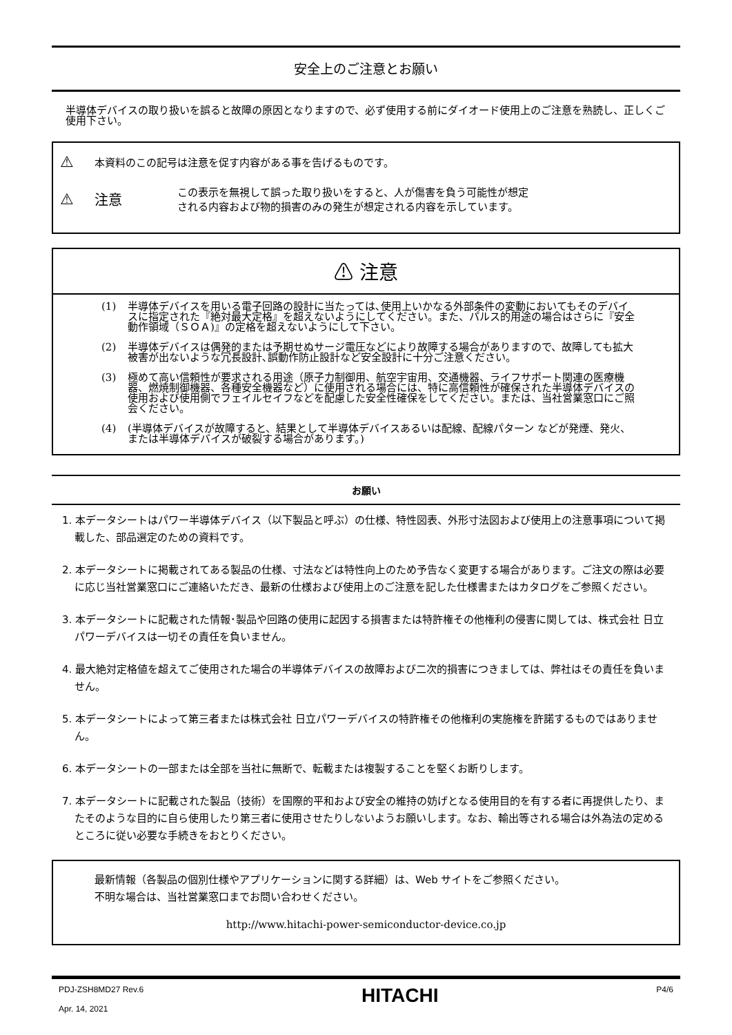安全上のご注意とお願い
半導体デバイスの取り扱いを誤ると故障の原因となりますので、必ず使用する前にダイオード使用上のご注意を熟読し、正しくご使用下さい。
⚠
本資料のこの記号は注意を促す内容がある事を告げるものです。
⚠ 注意
この表示を無視して誤った取り扱いをすると、人が傷害を負う可能性が想定
される内容および物的損害のみの発生が想定される内容を示しています。
⚠ 注意
(1) 半導体デバイスを用いる電子回路の設計に当たっては､使用上いかなる外部条件の変動においてもそのデバイスに指定された『絶対最大定格』を超えないようにしてください。また、パルス的用途の場合はさらに『安全動作領域（ＳＯＡ)』の定格を超えないようにして下さい。
(2) 半導体デバイスは偶発的または予期せぬサージ電圧などにより故障する場合がありますので、故障しても拡大被害が出ないような冗長設計､誤動作防止設計など安全設計に十分ご注意ください。
(3) 極めて高い信頼性が要求される用途（原子力制御用、航空宇宙用、交通機器、ライフサポート関連の医療機器、燃焼制御機器、各種安全機器など）に使用される場合には、特に高信頼性が確保された半導体デバイスの使用および使用側でフェイルセイフなどを配慮した安全性確保をしてください。または、当社営業窓口にご照会ください。
(4) (半導体デバイスが故障すると、結果として半導体デバイスあるいは配線、配線パターン などが発煙、発火、または半導体デバイスが破裂する場合があります。)
お願い
1. 本データシートはパワー半導体デバイス（以下製品と呼ぶ）の仕様、特性図表、外形寸法図および使用上の注意事項について掲載した、部品選定のための資料です。
2. 本データシートに掲載されてある製品の仕様、寸法などは特性向上のため予告なく変更する場合があります。ご注文の際は必要に応じ当社営業窓口にご連絡いただき、最新の仕様および使用上のご注意を記した仕様書またはカタログをご参照ください。
3. 本データシートに記載された情報･製品や回路の使用に起因する損害または特許権その他権利の侵害に関しては、株式会社 日立パワーデバイスは一切その責任を負いません。
4. 最大絶対定格値を超えてご使用された場合の半導体デバイスの故障および二次的損害につきましては、弊社はその責任を負いません。
5. 本データシートによって第三者または株式会社 日立パワーデバイスの特許権その他権利の実施権を許諾するものではありません。
6. 本データシートの一部または全部を当社に無断で、転載または複製することを堅くお断りします。
7. 本データシートに記載された製品（技術）を国際的平和および安全の維持の妨げとなる使用目的を有する者に再提供したり、またそのような目的に自ら使用したり第三者に使用させたりしないようお願いします。なお、輸出等される場合は外為法の定めるところに従い必要な手続きをおとりください。
最新情報（各製品の個別仕様やアプリケーションに関する詳細）は、Web サイトをご参照ください。
不明な場合は、当社営業窓口までお問い合わせください。
http://www.hitachi-power-semiconductor-device.co.jp
PDJ-ZSH8MD27 Rev.6
Apr. 14, 2021
HITACHI
P4/6